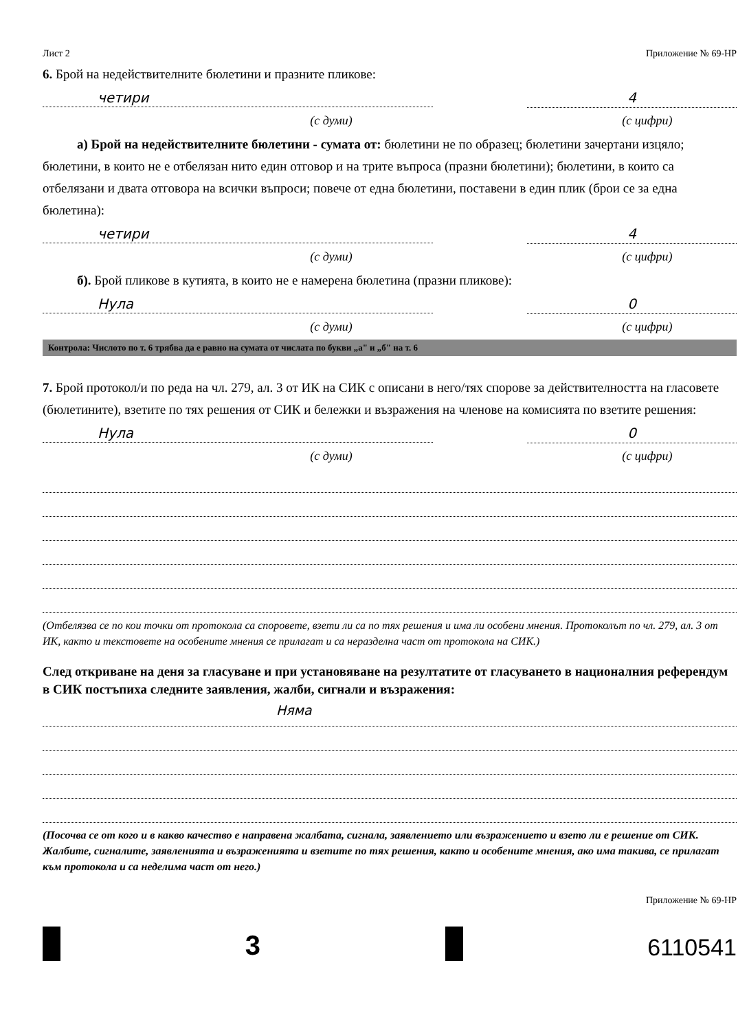Лист 2 Приложение № 69-НР
6. Брой на недействителните бюлетини и празните пликове:
четири 4
(с думи) (с цифри)
а) Брой на недействителните бюлетини - сумата от: бюлетини не по образец; бюлетини зачертани изцяло; бюлетини, в които не е отбелязан нито един отговор и на трите въпроса (празни бюлетини); бюлетини, в които са отбелязани и двата отговора на всички въпроси; повече от една бюлетини, поставени в един плик (брои се за една бюлетина):
четири 4
(с думи) (с цифри)
б). Брой пликове в кутията, в които не е намерена бюлетина (празни пликове):
Нула 0
(с думи) (с цифри)
Контрола: Числото по т. 6 трябва да е равно на сумата от числата по букви „а" и „б" на т. 6
7. Брой протокол/и по реда на чл. 279, ал. 3 от ИК на СИК с описани в него/тях спорове за действителността на гласовете (бюлетините), взетите по тях решения от СИК и бележки и възражения на членове на комисията по взетите решения:
Нула 0
(с думи) (с цифри)
(Отбелязва се по кои точки от протокола са споровете, взети ли са по тях решения и има ли особени мнения. Протоколът по чл. 279, ал. 3 от ИК, както и текстовете на особените мнения се прилагат и са неразделна част от протокола на СИК.)
След откриване на деня за гласуване и при установяване на резултатите от гласуването в националния референдум в СИК постъпиха следните заявления, жалби, сигнали и възражения:
Няма
(Посочва се от кого и в какво качество е направена жалбата, сигнала, заявлението или възражението и взето ли е решение от СИК. Жалбите, сигналите, заявленията и възраженията и взетите по тях решения, както и особените мнения, ако има такива, се прилагат към протокола и са неделима част от него.)
Приложение № 69-НР
3
6110541